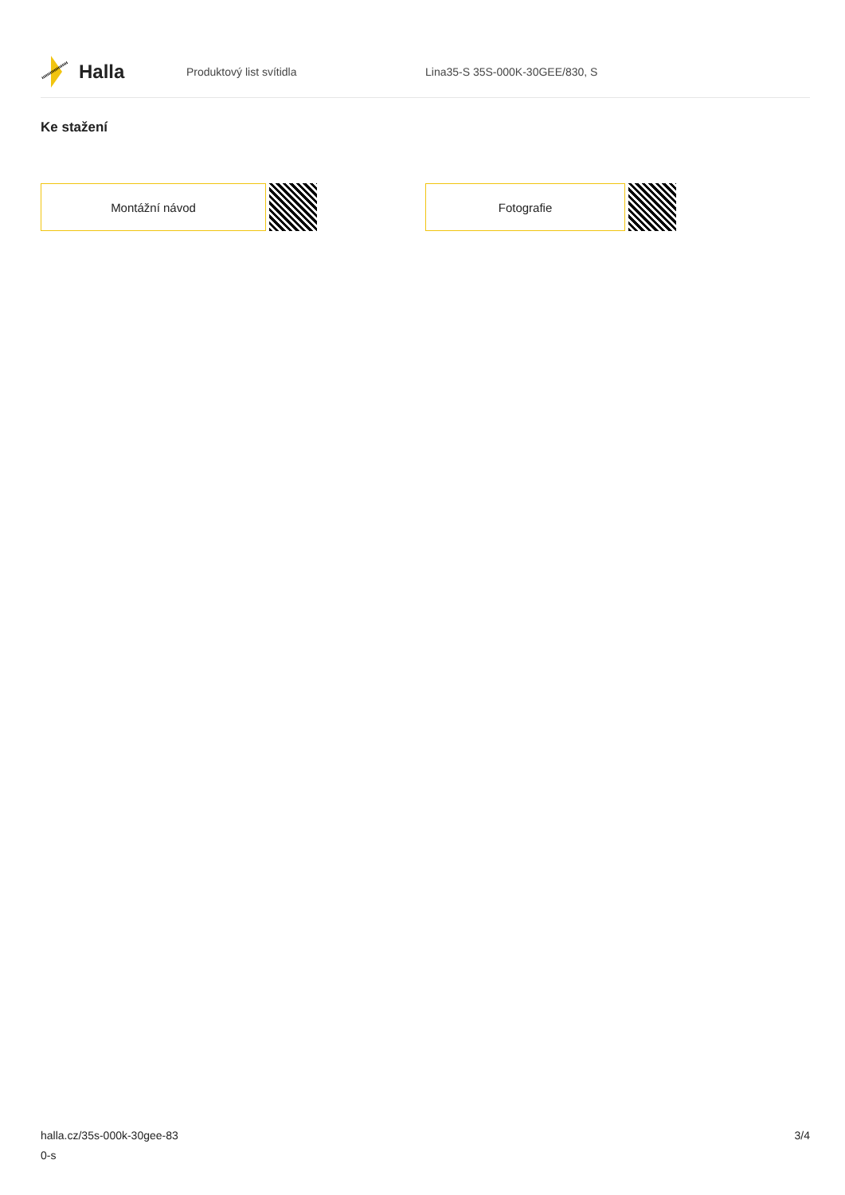Halla
Produktový list svítidla Lina35-S 35S-000K-30GEE/830, S
Ke stažení
Montážní návod Fotografie
halla.cz/35s-000k-30gee-83
0-s
3/4